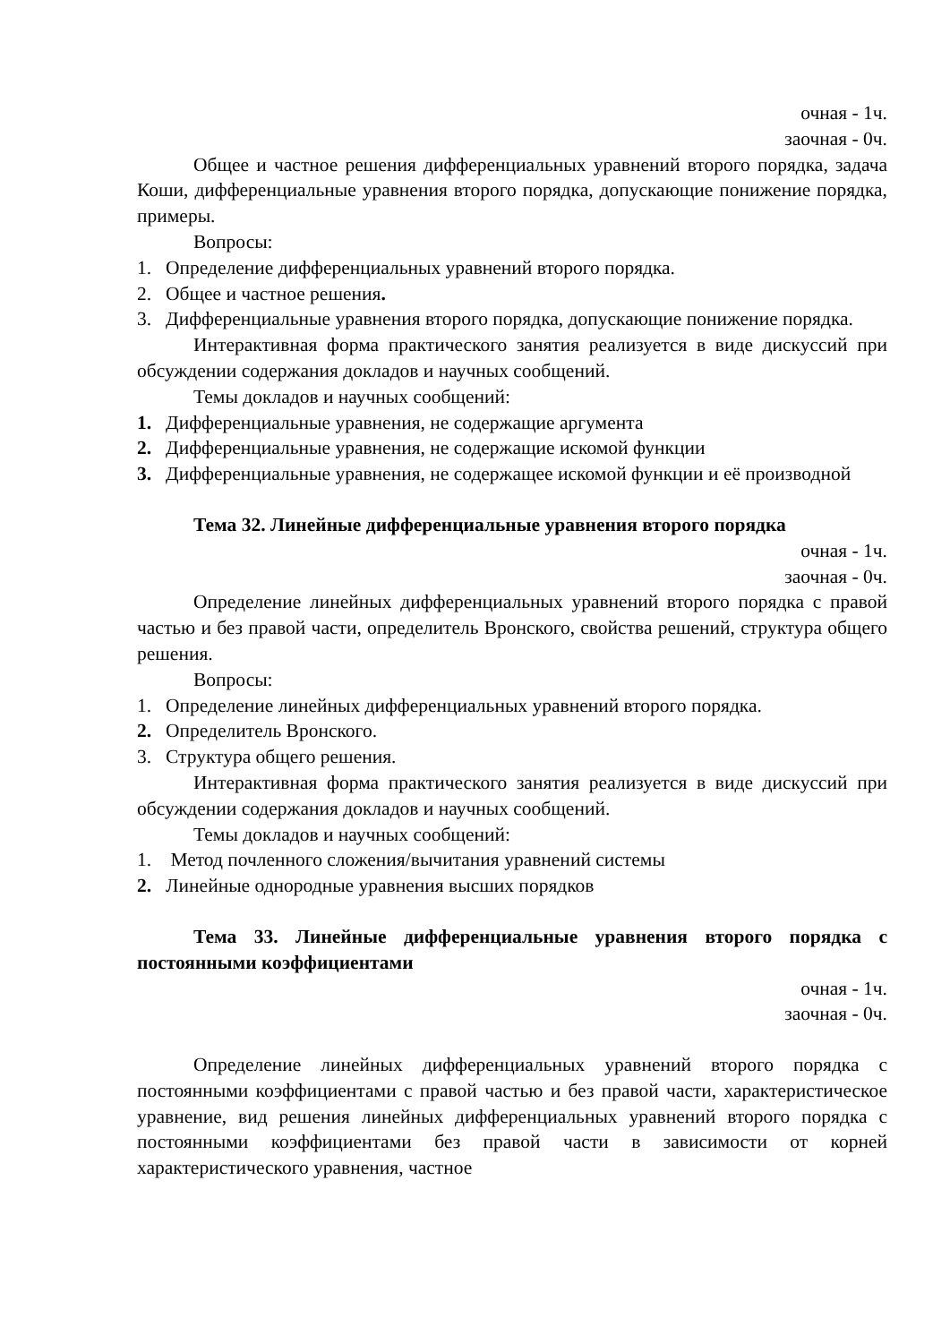очная - 1ч.
заочная - 0ч.
Общее и частное решения дифференциальных уравнений второго порядка, задача Коши, дифференциальные уравнения второго порядка, допускающие понижение порядка, примеры.
Вопросы:
1. Определение дифференциальных уравнений второго порядка.
2. Общее и частное решения.
3. Дифференциальные уравнения второго порядка, допускающие понижение порядка.
Интерактивная форма практического занятия реализуется в виде дискуссий при обсуждении содержания докладов и научных сообщений.
Темы докладов и научных сообщений:
1. Дифференциальные уравнения, не содержащие аргумента
2. Дифференциальные уравнения, не содержащие искомой функции
3. Дифференциальные уравнения, не содержащее искомой функции и её производной
Тема 32. Линейные дифференциальные уравнения второго порядка
очная - 1ч.
заочная - 0ч.
Определение линейных дифференциальных уравнений второго порядка с правой частью и без правой части, определитель Вронского, свойства решений, структура общего решения.
Вопросы:
1. Определение линейных дифференциальных уравнений второго порядка.
2. Определитель Вронского.
3. Структура общего решения.
Интерактивная форма практического занятия реализуется в виде дискуссий при обсуждении содержания докладов и научных сообщений.
Темы докладов и научных сообщений:
1. Метод почленного сложения/вычитания уравнений системы
2. Линейные однородные уравнения высших порядков
Тема 33. Линейные дифференциальные уравнения второго порядка с постоянными коэффициентами
очная - 1ч.
заочная - 0ч.
Определение линейных дифференциальных уравнений второго порядка с постоянными коэффициентами с правой частью и без правой части, характеристическое уравнение, вид решения линейных дифференциальных уравнений второго порядка с постоянными коэффициентами без правой части в зависимости от корней характеристического уравнения, частное